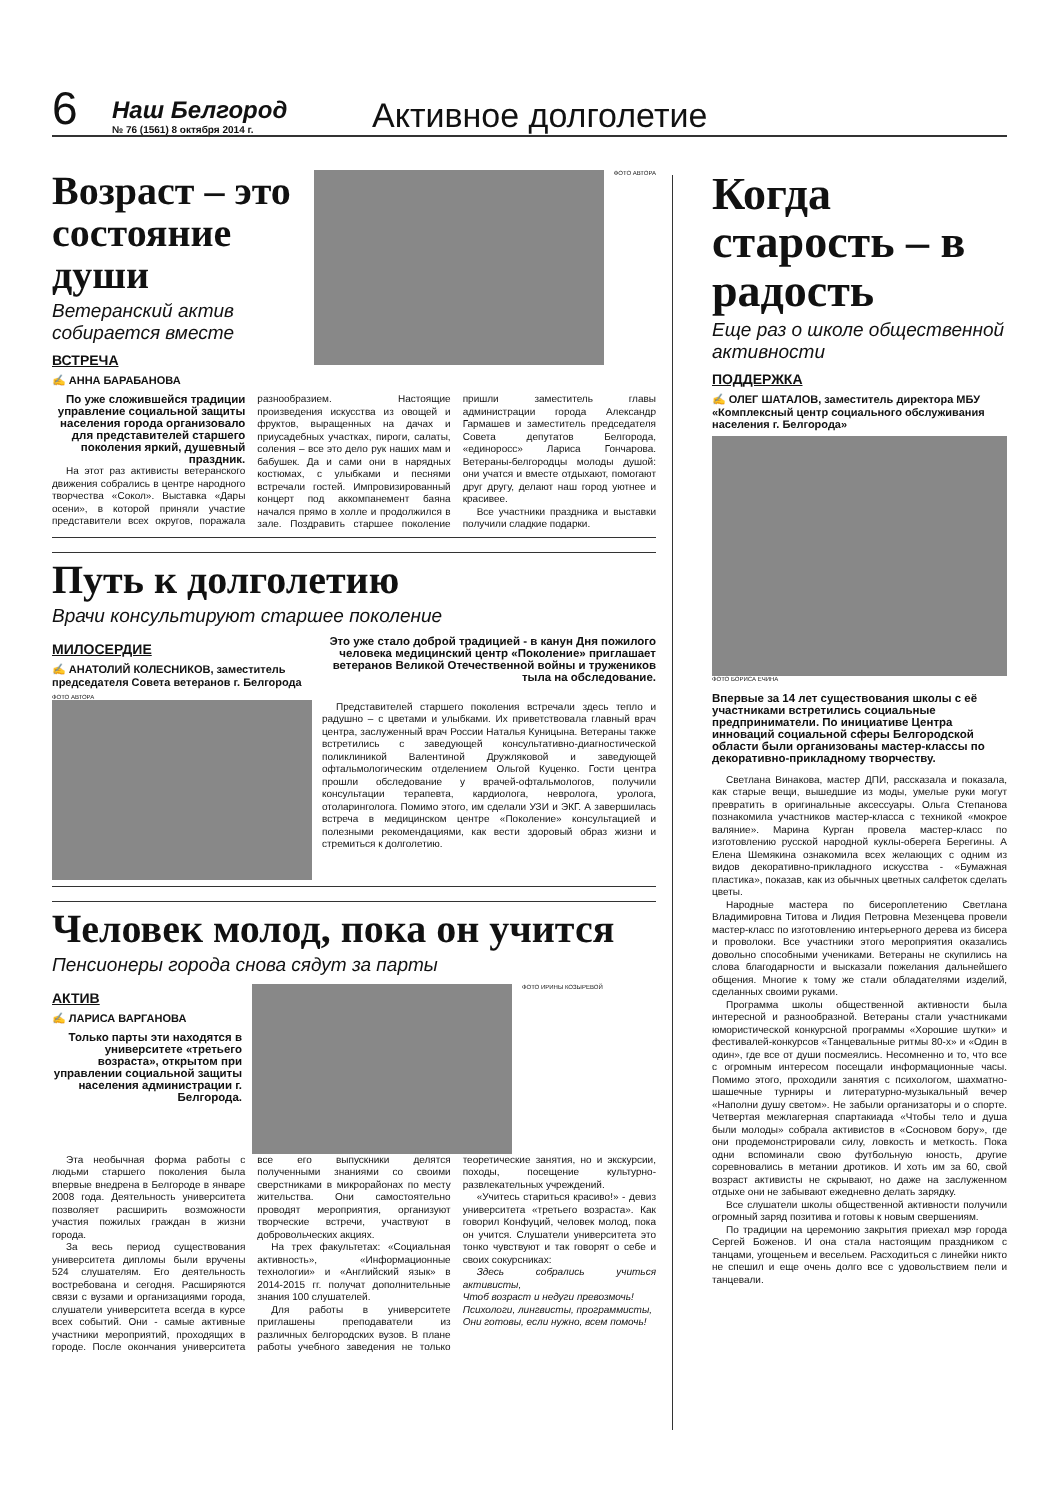6
Наш Белгород
№ 76 (1561) 8 октября 2014 г.
Активное долголетие
Возраст – это состояние души
Ветеранский актив собирается вместе
ВСТРЕЧА
✍ АННА БАРАБАНОВА
ФОТО АВТОРА
По уже сложившейся традиции управление социальной защиты населения города организовало для представителей старшего поколения яркий, душевный праздник.
На этот раз активисты ветеранского движения собрались в центре народного творчества «Сокол». Выставка «Дары осени», в которой приняли участие представители всех округов, поражала разнообразием. Настоящие произведения искусства из овощей и фруктов, выращенных на дачах и приусадебных участках, пироги, салаты, соления – все это дело рук наших мам и бабушек. Да и сами они в нарядных костюмах, с улыбками и песнями встречали гостей. Импровизированный концерт под аккомпанемент баяна начался прямо в холле и продолжился в зале. Поздравить старшее поколение пришли заместитель главы администрации города Александр Гармашев и заместитель председателя Совета депутатов Белгорода, «единоросс» Лариса Гончарова. Ветераны-белгородцы молоды душой: они учатся и вместе отдыхают, помогают друг другу, делают наш город уютнее и красивее.
Все участники праздника и выставки получили сладкие подарки.
Путь к долголетию
Врачи консультируют старшее поколение
МИЛОСЕРДИЕ
✍ АНАТОЛИЙ КОЛЕСНИКОВ, заместитель председателя Совета ветеранов г. Белгорода
ФОТО АВТОРА
Это уже стало доброй традицией - в канун Дня пожилого человека медицинский центр «Поколение» приглашает ветеранов Великой Отечественной войны и тружеников тыла на обследование.
Представителей старшего поколения встречали здесь тепло и радушно – с цветами и улыбками. Их приветствовала главный врач центра, заслуженный врач России Наталья Куницына. Ветераны также встретились с заведующей консультативно-диагностической поликлиникой Валентиной Дружляковой и заведующей офтальмологическим отделением Ольгой Куценко. Гости центра прошли обследование у врачей-офтальмологов, получили консультации терапевта, кардиолога, невролога, уролога, отоларинголога. Помимо этого, им сделали УЗИ и ЭКГ. А завершилась встреча в медицинском центре «Поколение» консультацией и полезными рекомендациями, как вести здоровый образ жизни и стремиться к долголетию.
Человек молод, пока он учится
Пенсионеры города снова сядут за парты
АКТИВ
✍ ЛАРИСА ВАРГАНОВА
Только парты эти находятся в университете «третьего возраста», открытом при управлении социальной защиты населения администрации г. Белгорода.
ФОТО ИРИНЫ КОЗЫРЕВОЙ
Эта необычная форма работы с людьми старшего поколения была впервые внедрена в Белгороде в январе 2008 года. Деятельность университета позволяет расширить возможности участия пожилых граждан в жизни города.
За весь период существования университета дипломы были вручены 524 слушателям. Его деятельность востребована и сегодня. Расширяются связи с вузами и организациями города, слушатели университета всегда в курсе всех событий. Они - самые активные участники мероприятий, проходящих в городе. После окончания университета все его выпускники делятся полученными знаниями со своими сверстниками в микрорайонах по месту жительства. Они самостоятельно проводят мероприятия, организуют творческие встречи, участвуют в добровольческих акциях.
На трех факультетах: «Социальная активность», «Информационные технологии» и «Английский язык» в 2014-2015 гг. получат дополнительные знания 100 слушателей.
Для работы в университете приглашены преподаватели из различных белгородских вузов. В плане работы учебного заведения не только теоретические занятия, но и экскурсии, походы, посещение культурно-развлекательных учреждений.
«Учитесь стариться красиво!» - девиз университета «третьего возраста». Как говорил Конфуций, человек молод, пока он учится. Слушатели университета это тонко чувствуют и так говорят о себе и своих сокурсниках:
Здесь собрались учиться активисты,
Чтоб возраст и недуги превозмочь!
Психологи, лингвисты, программисты,
Они готовы, если нужно, всем помочь!
Когда старость – в радость
Еще раз о школе общественной активности
ПОДДЕРЖКА
✍ ОЛЕГ ШАТАЛОВ, заместитель директора МБУ «Комплексный центр социального обслуживания населения г. Белгорода»
ФОТО БОРИСА ЕЧИНА
Впервые за 14 лет существования школы с её участниками встретились социальные предприниматели. По инициативе Центра инноваций социальной сферы Белгородской области были организованы мастер-классы по декоративно-прикладному творчеству.
Светлана Винакова, мастер ДПИ, рассказала и показала, как старые вещи, вышедшие из моды, умелые руки могут превратить в оригинальные аксессуары. Ольга Степанова познакомила участников мастер-класса с техникой «мокрое валяние». Марина Курган провела мастер-класс по изготовлению русской народной куклы-оберега Берегины. А Елена Шемякина ознакомила всех желающих с одним из видов декоративно-прикладного искусства - «Бумажная пластика», показав, как из обычных цветных салфеток сделать цветы.
Народные мастера по бисероплетению Светлана Владимировна Титова и Лидия Петровна Мезенцева провели мастер-класс по изготовлению интерьерного дерева из бисера и проволоки. Все участники этого мероприятия оказались довольно способными учениками. Ветераны не скупились на слова благодарности и высказали пожелания дальнейшего общения. Многие к тому же стали обладателями изделий, сделанных своими руками.
Программа школы общественной активности была интересной и разнообразной. Ветераны стали участниками юмористической конкурсной программы «Хорошие шутки» и фестивалей-конкурсов «Танцевальные ритмы 80-х» и «Один в один», где все от души посмеялись. Несомненно и то, что все с огромным интересом посещали информационные часы. Помимо этого, проходили занятия с психологом, шахматно-шашечные турниры и литературно-музыкальный вечер «Наполни душу светом». Не забыли организаторы и о спорте. Четвертая межлагерная спартакиада «Чтобы тело и душа были молоды» собрала активистов в «Сосновом бору», где они продемонстрировали силу, ловкость и меткость. Пока одни вспоминали свою футбольную юность, другие соревновались в метании дротиков. И хоть им за 60, свой возраст активисты не скрывают, но даже на заслуженном отдыхе они не забывают ежедневно делать зарядку.
Все слушатели школы общественной активности получили огромный заряд позитива и готовы к новым свершениям.
По традиции на церемонию закрытия приехал мэр города Сергей Боженов. И она стала настоящим праздником с танцами, угощеньем и весельем. Расходиться с линейки никто не спешил и еще очень долго все с удовольствием пели и танцевали.